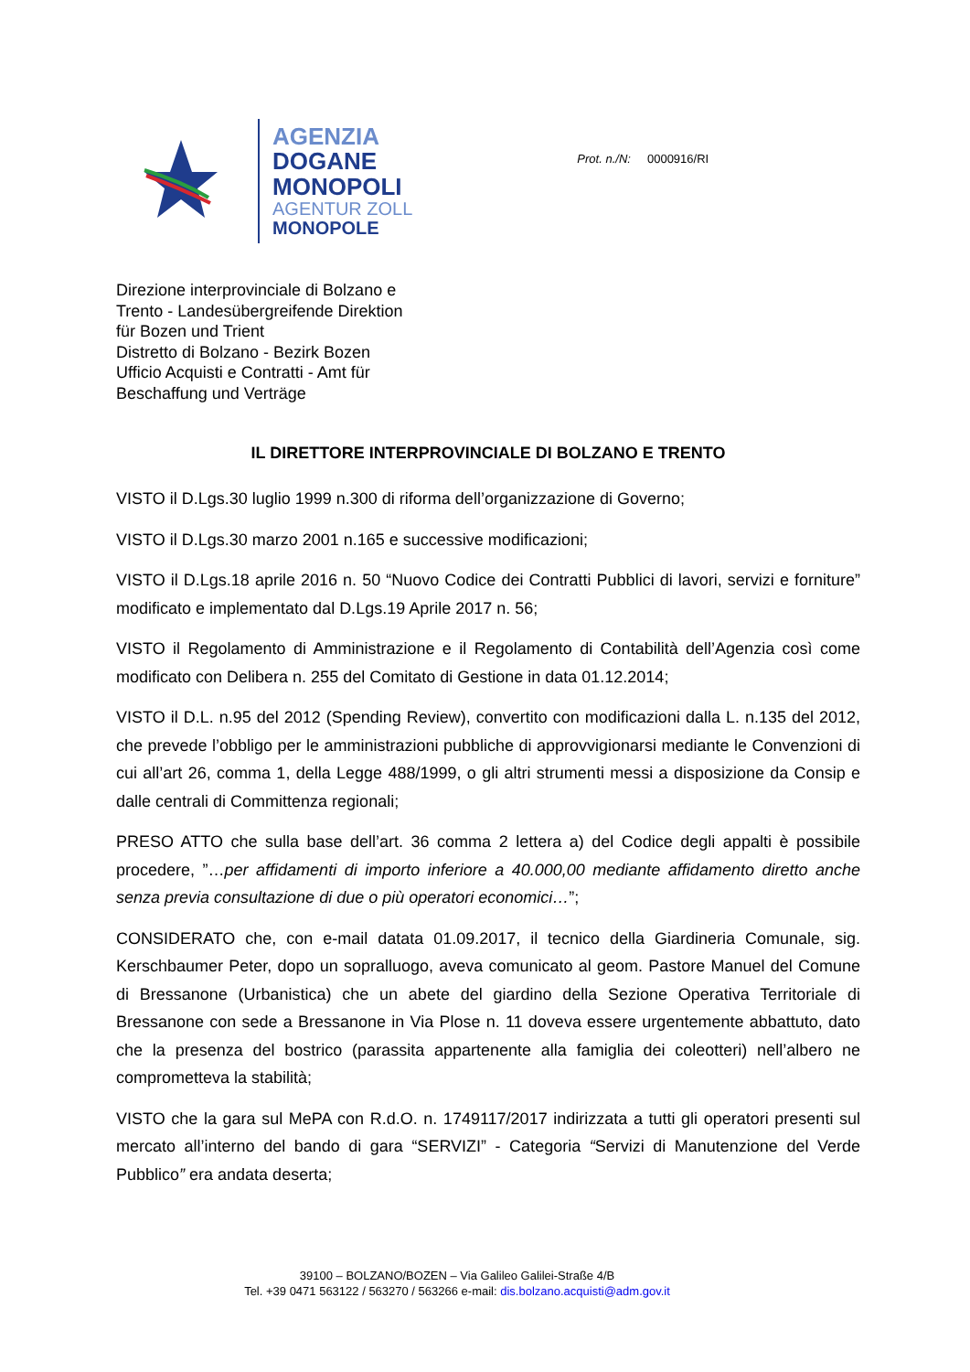AGENZIA
DOGANE
MONOPOLI
AGENTUR ZOLL
MONOPOLE
Prot. n./N: 0000916/RI
Direzione interprovinciale di Bolzano e
Trento - Landesübergreifende Direktion
für Bozen und Trient
Distretto di Bolzano - Bezirk Bozen
Ufficio Acquisti e Contratti - Amt für
Beschaffung und Verträge
IL DIRETTORE INTERPROVINCIALE DI BOLZANO E TRENTO
VISTO il D.Lgs.30 luglio 1999 n.300 di riforma dell’organizzazione di Governo;
VISTO il D.Lgs.30 marzo 2001 n.165 e successive modificazioni;
VISTO il D.Lgs.18 aprile 2016 n. 50 “Nuovo Codice dei Contratti Pubblici di lavori, servizi e forniture” modificato e implementato dal D.Lgs.19 Aprile 2017 n. 56;
VISTO il Regolamento di Amministrazione e il Regolamento di Contabilità dell’Agenzia così come modificato con Delibera n. 255 del Comitato di Gestione in data 01.12.2014;
VISTO il D.L. n.95 del 2012 (Spending Review), convertito con modificazioni dalla L. n.135 del 2012, che prevede l’obbligo per le amministrazioni pubbliche di approvvigionarsi mediante le Convenzioni di cui all’art 26, comma 1, della Legge 488/1999, o gli altri strumenti messi a disposizione da Consip e dalle centrali di Committenza regionali;
PRESO ATTO che sulla base dell’art. 36 comma 2 lettera a) del Codice degli appalti è possibile procedere, ”…per affidamenti di importo inferiore a 40.000,00 mediante affidamento diretto anche senza previa consultazione di due o più operatori economici…”;
CONSIDERATO che, con e-mail datata 01.09.2017, il tecnico della Giardineria Comunale, sig. Kerschbaumer Peter, dopo un sopralluogo, aveva comunicato al geom. Pastore Manuel del Comune di Bressanone (Urbanistica) che un abete del giardino della Sezione Operativa Territoriale di Bressanone con sede a Bressanone in Via Plose n. 11 doveva essere urgentemente abbattuto, dato che la presenza del bostrico (parassita appartenente alla famiglia dei coleotteri) nell’albero ne comprometteva la stabilità;
VISTO che la gara sul MePA con R.d.O. n. 1749117/2017 indirizzata a tutti gli operatori presenti sul mercato all’interno del bando di gara “SERVIZI” - Categoria “Servizi di Manutenzione del Verde Pubblico” era andata deserta;
39100 – BOLZANO/BOZEN – Via Galileo Galilei-Straße 4/B
Tel. +39 0471 563122 / 563270 / 563266 e-mail: dis.bolzano.acquisti@adm.gov.it